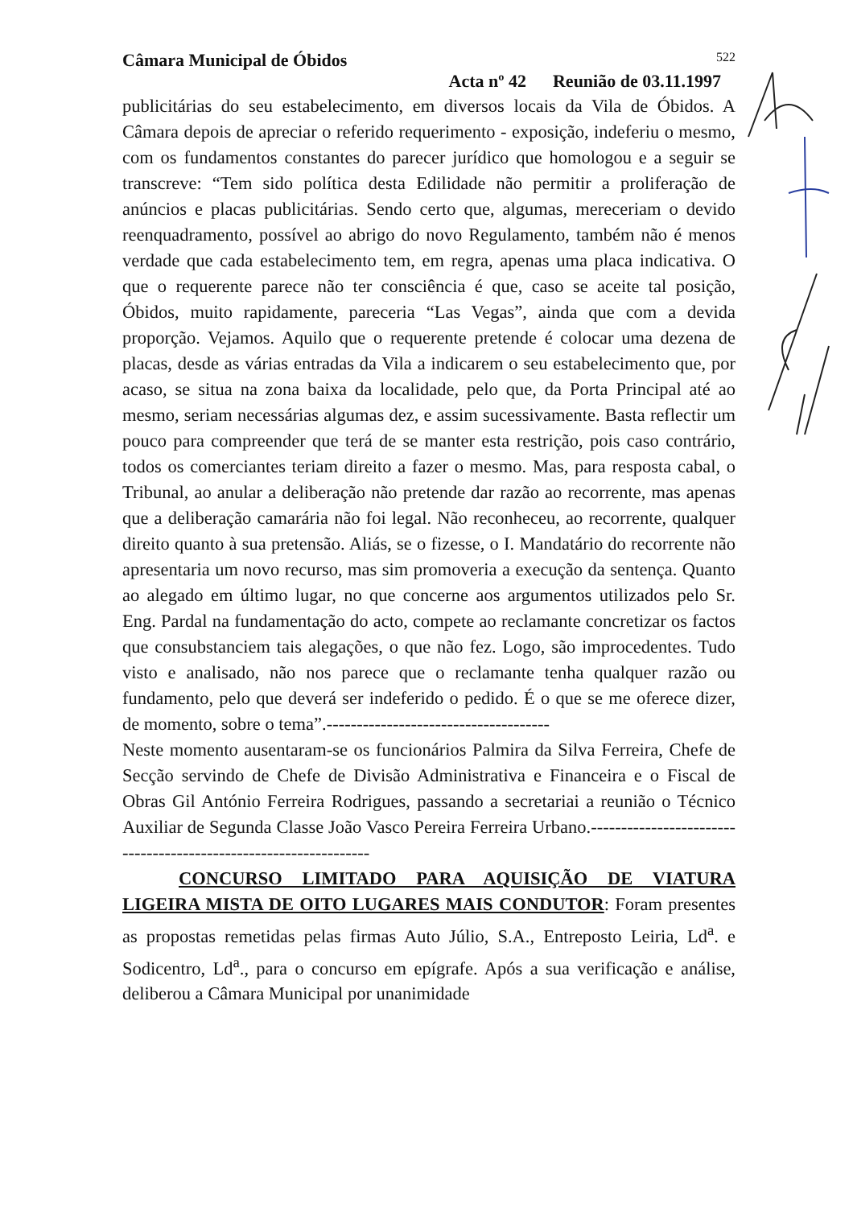Câmara Municipal de Óbidos 522
Acta nº 42 Reunião de 03.11.1997
publicitárias do seu estabelecimento, em diversos locais da Vila de Óbidos. A Câmara depois de apreciar o referido requerimento - exposição, indeferiu o mesmo, com os fundamentos constantes do parecer jurídico que homologou e a seguir se transcreve: “Tem sido política desta Edilidade não permitir a proliferação de anúncios e placas publicitárias. Sendo certo que, algumas, mereceriam o devido reenquadramento, possível ao abrigo do novo Regulamento, também não é menos verdade que cada estabelecimento tem, em regra, apenas uma placa indicativa. O que o requerente parece não ter consciência é que, caso se aceite tal posição, Óbidos, muito rapidamente, pareceria “Las Vegas”, ainda que com a devida proporção. Vejamos. Aquilo que o requerente pretende é colocar uma dezena de placas, desde as várias entradas da Vila a indicarem o seu estabelecimento que, por acaso, se situa na zona baixa da localidade, pelo que, da Porta Principal até ao mesmo, seriam necessárias algumas dez, e assim sucessivamente. Basta reflectir um pouco para compreender que terá de se manter esta restrição, pois caso contrário, todos os comerciantes teriam direito a fazer o mesmo. Mas, para resposta cabal, o Tribunal, ao anular a deliberação não pretende dar razão ao recorrente, mas apenas que a deliberação camarária não foi legal. Não reconheceu, ao recorrente, qualquer direito quanto à sua pretensão. Aliás, se o fizesse, o I. Mandatário do recorrente não apresentaria um novo recurso, mas sim promoveria a execução da sentença. Quanto ao alegado em último lugar, no que concerne aos argumentos utilizados pelo Sr. Eng. Pardal na fundamentação do acto, compete ao reclamante concretizar os factos que consubstanciem tais alegações, o que não fez. Logo, são improcedentes. Tudo visto e analisado, não nos parece que o reclamante tenha qualquer razão ou fundamento, pelo que deverá ser indeferido o pedido. É o que se me oferece dizer, de momento, sobre o tema”.-------------------------------------
Neste momento ausentaram-se os funcionários Palmira da Silva Ferreira, Chefe de Secção servindo de Chefe de Divisão Administrativa e Financeira e o Fiscal de Obras Gil António Ferreira Rodrigues, passando a secretariai a reunião o Técnico Auxiliar de Segunda Classe João Vasco Pereira Ferreira Urbano.-----------------------------------------------------------------
CONCURSO LIMITADO PARA AQUISIÇÃO DE VIATURA LIGEIRA MISTA DE OITO LUGARES MAIS CONDUTOR: Foram presentes as propostas remetidas pelas firmas Auto Júlio, S.A., Entreposto Leiria, Ld<sup>a</sup>. e Sodicentro, Ld<sup>a</sup>., para o concurso em epígrafe. Após a sua verificação e análise, deliberou a Câmara Municipal por unanimidade